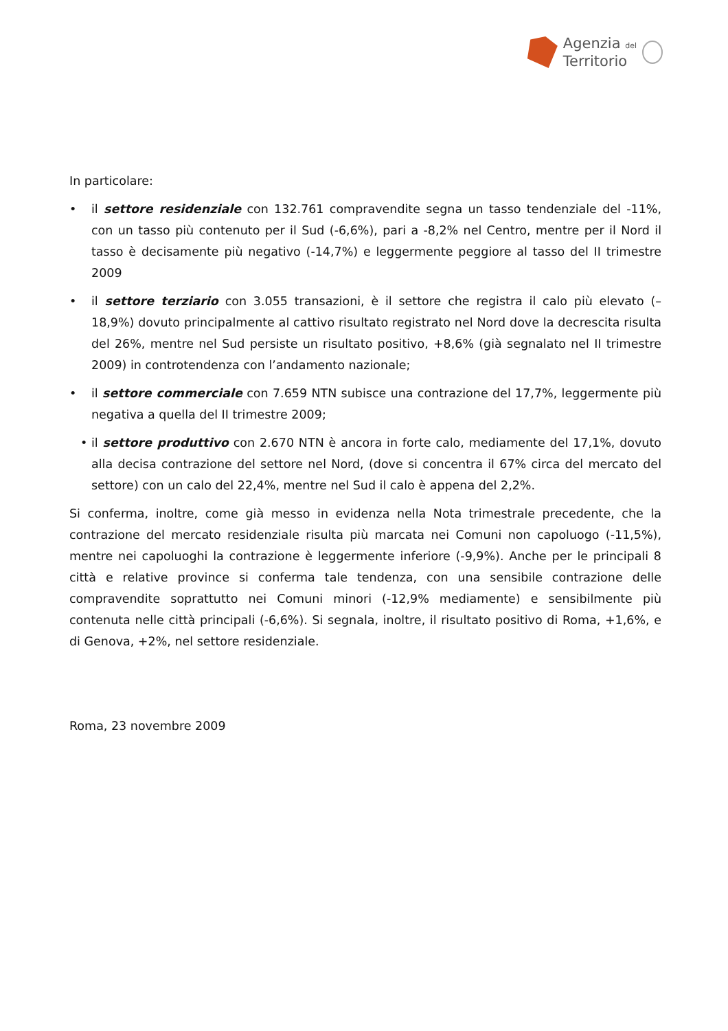Agenzia del
Territorio
In particolare:
• il settore residenziale con 132.761 compravendite segna un tasso tendenziale del -11%, con un tasso più contenuto per il Sud (-6,6%), pari a -8,2% nel Centro, mentre per il Nord il tasso è decisamente più negativo (-14,7%) e leggermente peggiore al tasso del II trimestre 2009
• il settore terziario con 3.055 transazioni, è il settore che registra il calo più elevato (– 18,9%) dovuto principalmente al cattivo risultato registrato nel Nord dove la decrescita risulta del 26%, mentre nel Sud persiste un risultato positivo, +8,6% (già segnalato nel II trimestre 2009) in controtendenza con l’andamento nazionale;
• il settore commerciale con 7.659 NTN subisce una contrazione del 17,7%, leggermente più negativa a quella del II trimestre 2009;
• il settore produttivo con 2.670 NTN è ancora in forte calo, mediamente del 17,1%, dovuto alla decisa contrazione del settore nel Nord, (dove si concentra il 67% circa del mercato del settore) con un calo del 22,4%, mentre nel Sud il calo è appena del 2,2%.
Si conferma, inoltre, come già messo in evidenza nella Nota trimestrale precedente, che la contrazione del mercato residenziale risulta più marcata nei Comuni non capoluogo (-11,5%), mentre nei capoluoghi la contrazione è leggermente inferiore (-9,9%). Anche per le principali 8 città e relative province si conferma tale tendenza, con una sensibile contrazione delle compravendite soprattutto nei Comuni minori (-12,9% mediamente) e sensibilmente più contenuta nelle città principali (-6,6%). Si segnala, inoltre, il risultato positivo di Roma, +1,6%, e di Genova, +2%, nel settore residenziale.
Roma, 23 novembre 2009